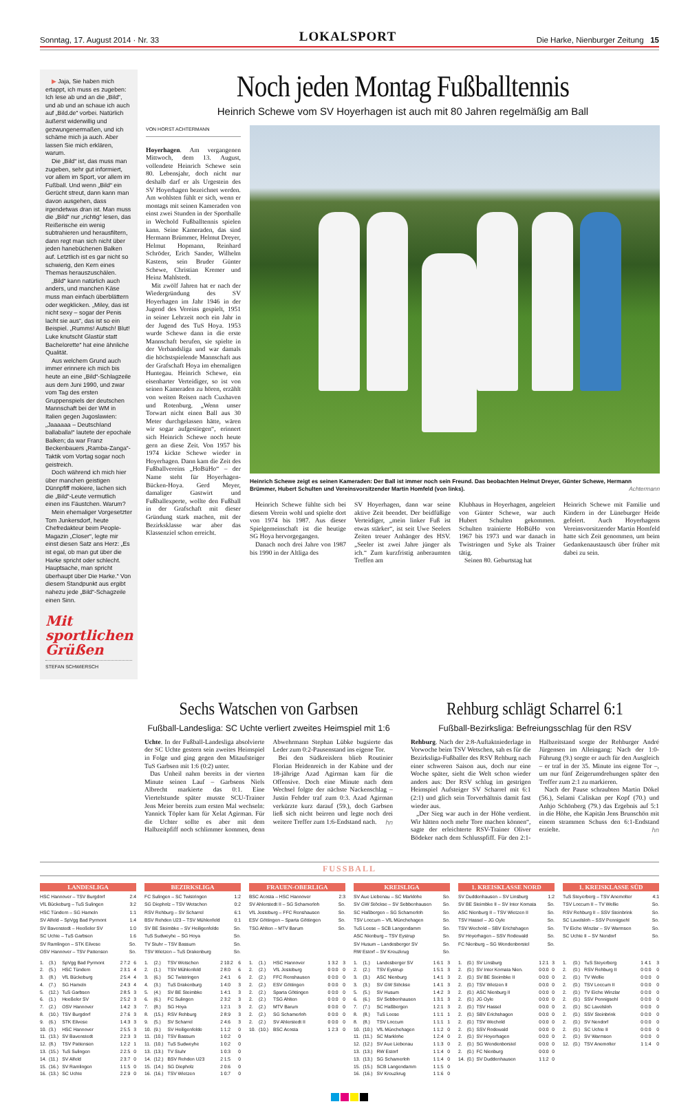Sonntag, 17. August 2014 · Nr. 33 LOKALSPORT Die Harke, Nienburger Zeitung 15
▶ Jaja, Sie haben mich ertappt, ich muss es zugeben: Ich lese ab und an die „Bild“, und ab und an schaue ich auch auf „Bild.de“ vorbei. Natürlich äußerst widerwillig und gezwungenermaßen, und ich schäme mich ja auch. Aber lassen Sie mich erklären, warum.
Die „Bild“ ist, das muss man zugeben, sehr gut informiert, vor allem im Sport, vor allem im Fußball. Und wenn „Bild“ ein Gerücht streut, dann kann man davon ausgehen, dass irgendetwas dran ist. Man muss die „Bild“ nur „richtig“ lesen, das Reißerische ein wenig subtrahieren und herausfiltern, dann regt man sich nicht über jeden hanebüchenen Balken auf. Letztlich ist es gar nicht so schwierig, den Kern eines Themas herauszuschälen.
„Bild“ kann natürlich auch anders, und manchen Käse muss man einfach überblättern oder wegklicken. „Miley, das ist nicht sexy – sogar der Penis lacht sie aus“, das ist so ein Beispiel. „Rumms! Autsch! Blut! Luke knutscht Glastür statt Bachelorette“ hat eine ähnliche Qualität.
Aus welchem Grund auch immer erinnere ich mich bis heute an eine „Bild“-Schlagzeile aus dem Juni 1990, und zwar vom Tag des ersten Gruppenspiels der deutschen Mannschaft bei der WM in Italien gegen Jugoslawien: „Jaaaaaa – Deutschland ballaballa!“ lautete der epochale Balken; da war Franz Beckenbauers „Ramba-Zanga“-Taktik vom Vortag sogar noch geistreich.
Doch während ich mich hier über manchen geistigen Dünnpfiff mokiere, lachen sich die „Bild“-Leute vermutlich einen ins Fäustchen. Warum?
Mein ehemaliger Vorgesetzter Tom Junkersdorf, heute Chefredakteur beim People-Magazin „Closer“, legte mir einst diesen Satz ans Herz: „Es ist egal, ob man gut über die Harke spricht oder schlecht. Hauptsache, man spricht überhaupt über Die Harke.“ Von diesem Standpunkt aus ergibt nahezu jede „Bild“-Schagzeile einen Sinn.
Mit sportlichen Grüßen
STEFAN SCHWIERSCH
Noch jeden Montag Fußballtennis
Heinrich Schewe vom SV Hoyerhagen ist auch mit 80 Jahren regelmäßig am Ball
VON HORST ACHTERMANN
Hoyerhagen. Am vergangenen Mittwoch, dem 13. August, vollendete Heinrich Schewe sein 80. Lebensjahr, doch nicht nur deshalb darf er als Urgestein des SV Hoyerhagen bezeichnet werden. Am wohlsten fühlt er sich, wenn er montags mit seinen Kameraden von einst zwei Stunden in der Sporthalle in Wechold Fußballtennis spielen kann. Seine Kameraden, das sind Hermann Brümmer, Helmut Dreyer, Helmut Hopmann, Reinhard Schröder, Erich Sander, Wilhelm Kastens, sein Bruder Günter Schewe, Christian Kremer und Heinz Mahlstedt.
Mit zwölf Jahren hat er nach der Wiedergründung des SV Hoyerhagen im Jahr 1946 in der Jugend des Vereins gespielt, 1951 in seiner Lehrzeit noch ein Jahr in der Jugend des TuS Hoya. 1953 wurde Schewe dann in die erste Mannschaft berufen, sie spielte in der Verbandsliga und war damals die höchstspielende Mannschaft aus der Grafschaft Hoya im ehemaligen Huntegau. Heinrich Schewe, ein eisenharter Verteidiger, so ist von seinen Kameraden zu hören, erzählt von weiten Reisen nach Cuxhaven und Rotenburg. „Wenn unser Torwart nicht einen Ball aus 30 Meter durchgelassen hätte, wären wir sogar aufgestiegen“, erinnert sich Heinrich Schewe noch heute gern an diese Zeit. Von 1957 bis 1974 kickte Schewe wieder in Hoyerhagen. Dann kam die Zeit des Fußballvereins „HoBüHo“ – der Name steht für Hoyerhagen-Bücken-Hoya. Gerd Meyer, damaliger Gastwirt und Fußballexperte, wollte den Fußball in der Grafschaft mit dieser Gründung stark machen, mit der Bezirksklasse war aber das Klassenziel schon erreicht.
Heinrich Schewe zeigt es seinen Kameraden: Der Ball ist immer noch sein Freund. Das beobachten Helmut Dreyer, Günter Schewe, Hermann Brümmer, Hubert Schulten und Vereinsvorsitzender Martin Homfeld (von links). Achtermann
Heinrich Schewe fühlte sich bei diesem Verein wohl und spielte dort von 1974 bis 1987. Aus dieser Spielgemeinschaft ist die heutige SG Hoya hervorgegangen.
Danach noch drei Jahre von 1987 bis 1990 in der Altliga des
SV Hoyerhagen, dann war seine aktive Zeit beendet. Der beidfüßige Verteidiger, „mein linker Fuß ist etwas stärker“, ist seit Uwe Seelers Zeiten treuer Anhänger des HSV. „Seeler ist zwei Jahre jünger als ich.“ Zum kurzfristig anberaumten Treffen am
Klubhaus in Hoyerhagen, angeleiert von Günter Schewe, war auch Hubert Schulten gekommen. Schulten trainierte HoBüHo von 1967 bis 1973 und war danach in Twistringen und Syke als Trainer tätig.
Seinen 80. Geburtstag hat
Heinrich Schewe mit Familie und Kindern in der Lüneburger Heide gefeiert. Auch Hoyerhagens Vereinsvorsitzender Martin Homfeld hatte sich Zeit genommen, um beim Gedankenaustausch über früher mit dabei zu sein.
Sechs Watschen von Garbsen
Fußball-Landesliga: SC Uchte verliert zweites Heimspiel mit 1:6
Uchte. In der Fußball-Landesliga absolvierte der SC Uchte gestern sein zweites Heimspiel in Folge und ging gegen den Mitaufsteiger TuS Garbsen mit 1:6 (0:2) unter.
Das Unheil nahm bereits in der vierten Minute seinen Lauf – Garbsens Niels Albrecht markierte das 0:1. Eine Viertelstunde später musste SCU-Trainer Jens Meier bereits zum ersten Mal wechseln: Yannick Töpler kam für Xelat Agirman. Für die Uchter sollte es aber mit dem Halbzeitpfiff noch schlimmer kommen, denn Abwehrmann Stephan Lübke bugsierte das Leder zum 0:2-Pausenstand ins eigene Tor.
Bei den Südkreislern blieb Routinier Florian Heidenreich in der Kabine und der 18-jährige Azad Agirman kam für die Offensive. Doch eine Minute nach dem Wechsel folgte der nächste Nackenschlag – Justin Fehder traf zum 0:3. Azad Agirman verkürzte kurz darauf (59.), doch Garbsen ließ sich nicht beirren und legte noch drei weitere Treffer zum 1:6-Endstand nach. hn
Rehburg schlägt Scharrel 6:1
Fußball-Bezirksliga: Befreiungsschlag für den RSV
Rehburg. Nach der 2:8-Auftaktniederlage in Vorwoche beim TSV Wetschen, sah es für die Bezirksliga-Fußballer des RSV Rehburg nach einer schweren Saison aus, doch nur eine Woche später, sieht die Welt schon wieder anders aus: Der RSV schlug im gestrigen Heimspiel Aufsteiger SV Scharrel mit 6:1 (2:1) und glich sein Torverhältnis damit fast wieder aus.
„Der Sieg war auch in der Höhe verdient. Wir hätten noch mehr Tore machen können“, sagte der erleichterte RSV-Trainer Oliver Bödeker nach dem Schlusspfiff. Für den 2:1-Halbzeitstand sorgte der Rehburger André Jürgensen im Alleingang: Nach der 1:0-Führung (9.) sorgte er auch für den Ausgleich – er traf in der 35. Minute ins eigene Tor –, um nur fünf Zeigerumdrehungen später den Treffer zum 2:1 zu markieren.
Nach der Pause schraubten Martin Dökel (56.), Selami Caliskan per Kopf (70.) und Anhjo Schönberg (79.) das Ergebnis auf 5:1 in die Höhe, ehe Kapitän Jens Brunschön mit einem strammen Schuss den 6:1-Endstand erzielte. hn
FUSSBALL
LANDESLIGA
| HSC Hannover – TSV Burgdorf | 2:4 |
| VfL Bückeburg – TuS Sulingen | 3:2 |
| HSC Tündern – SG Hameln | 1:1 |
| SV Alfeld – SpVgg Bad Pyrmont | 1:4 |
| SV Bavenstedt – Heeßeler SV | 1:0 |
| SC Uchte – TuS Garbsen | 1:6 |
| SV Ramlingen – STK Eilvese | So. |
| OSV Hannover – TSV Pattensen | So. |
| 1. | (3.) | SpVgg Bad Pyrmont | 2 | 7:2 | 6 |
| 2. | (5.) | HSC Tündern | 2 | 3:1 | 4 |
| 3. | (8.) | VfL Bückeburg | 2 | 5:4 | 4 |
| 4. | (7.) | SG Hameln | 2 | 4:3 | 4 |
| 5. | (12.) | TuS Garbsen | 2 | 8:5 | 3 |
| 6. | (1.) | Heeßeler SV | 2 | 5:2 | 3 |
| 7. | (2.) | OSV Hannover | 1 | 4:2 | 3 |
| 8. | (10.) | TSV Burgdorf | 2 | 7:6 | 3 |
| 9. | (6.) | STK Eilvese | 1 | 4:3 | 3 |
| 10. | (3.) | HSC Hannover | 2 | 5:5 | 3 |
| 11. | (13.) | SV Bavenstedt | 2 | 2:3 | 3 |
| 12. | (8.) | TSV Pattensen | 1 | 2:2 | 1 |
| 13. | (15.) | TuS Sulingen | 2 | 2:5 | 0 |
| 14. | (11.) | SV Alfeld | 2 | 3:7 | 0 |
| 15. | (16.) | SV Ramlingen | 1 | 1:5 | 0 |
| 16. | (13.) | SC Uchte | 2 | 2:9 | 0 |
BEZIRKSLIGA
| FC Sulingen – SC Twistringen | 1:2 |
| SG Diepholz – TSV Wetschen | 0:2 |
| RSV Rehburg – SV Scharrel | 6:1 |
| BSV Rehden U23 – TSV Mühlenfeld | 0:1 |
| SV BE Steimbke – SV Heiligenfelde | So. |
| TuS Sudweyhe – SG Hoya | So. |
| TV Stuhr – TSV Bassum | So. |
| TSV Wietzen – TuS Drakenburg | So. |
| 1. | (2.) | TSV Wetschen | 2 | 10:2 | 6 |
| 2. | (1.) | TSV Mühlenfeld | 2 | 8:0 | 6 |
| 3. | (6.) | SC Twistringen | 2 | 4:1 | 6 |
| 4. | (3.) | TuS Drakenburg | 1 | 4:0 | 3 |
| 5. | (4.) | SV BE Steimbke | 1 | 4:1 | 3 |
| 6. | (6.) | FC Sulingen | 2 | 3:2 | 3 |
| 7. | (8.) | SG Hoya | 1 | 2:1 | 3 |
| 8. | (15.) | RSV Rehburg | 2 | 8:9 | 3 |
| 9. | (5.) | SV Scharrel | 2 | 4:6 | 3 |
| 10. | (9.) | SV Heiligenfelde | 1 | 1:2 | 0 |
| 11. | (10.) | TSV Bassum | 1 | 0:2 | 0 |
| 11. | (10.) | TuS Sudweyhe | 1 | 0:2 | 0 |
| 13. | (13.) | TV Stuhr | 1 | 0:3 | 0 |
| 14. | (12.) | BSV Rehden U23 | 2 | 1:5 | 0 |
| 15. | (14.) | SG Diepholz | 2 | 0:6 | 0 |
| 16. | (16.) | TSV Wietzen | 1 | 0:7 | 0 |
FRAUEN-OBERLIGA
| BSC Acosta – HSC Hannover | 2:3 |
| SV Ahlerstedt II – SG Schamerloh | So. |
| VfL Jesteburg – FFC Renshausen | So. |
| ESV Göttingen – Sparta Göttingen | So. |
| TSG Ahlten – MTV Barum | So. |
| 1. | (1.) | HSC Hannover | 1 | 3:2 | 3 |
| 2. | (2.) | VfL Jesteburg | 0 | 0:0 | 0 |
| 2. | (2.) | FFC Renshausen | 0 | 0:0 | 0 |
| 2. | (2.) | ESV Göttingen | 0 | 0:0 | 0 |
| 2. | (2.) | Sparta Göttingen | 0 | 0:0 | 0 |
| 2. | (2.) | TSG Ahlten | 0 | 0:0 | 0 |
| 2. | (2.) | MTV Barum | 0 | 0:0 | 0 |
| 2. | (2.) | SG Schamerloh | 0 | 0:0 | 0 |
| 2. | (2.) | SV Ahlerstedt II | 0 | 0:0 | 0 |
| 10. | (10.) | BSC Acosta | 1 | 2:3 | 0 |
KREISLIGA
| SV Aue Liebenau – SC Marklohe | So. |
| SV GW Stöckse – SV Sebbenhausen | So. |
| SC Haßbergen – SG Schamerloh | So. |
| TSV Loccum – VfL Münchehagen | So. |
| TuS Leese – SCB Langendamm | So. |
| ASC Nienburg – TSV Eystrup | So. |
| SV Husum – Landesberger SV | So. |
| RW Estorf – SV Kreuzkrug | So. |
| 1. | (1.) | Landesberger SV | 1 | 6:1 | 3 |
| 2. | (2.) | TSV Eystrup | 1 | 5:1 | 3 |
| 3. | (3.) | ASC Nienburg | 1 | 4:1 | 3 |
| 3. | (3.) | SV GW Stöckse | 1 | 4:1 | 3 |
| 5. | (5.) | SV Husum | 1 | 4:2 | 3 |
| 6. | (6.) | SV Sebbenhausen | 1 | 3:1 | 3 |
| 7. | (7.) | SC Haßbergen | 1 | 2:1 | 3 |
| 8. | (8.) | TuS Leese | 1 | 1:1 | 1 |
| 8. | (8.) | TSV Loccum | 1 | 1:1 | 1 |
| 10. | (10.) | VfL Münchehagen | 1 | 1:2 | 0 |
| 11. | (11.) | SC Marklohe | 1 | 2:4 | 0 |
| 12. | (12.) | SV Aue Liebenau | 1 | 1:3 | 0 |
| 13. | (13.) | RW Estorf | 1 | 1:4 | 0 |
| 13. | (13.) | SG Schamerloh | 1 | 1:4 | 0 |
| 15. | (15.) | SCB Langendamm | 1 | 1:5 | 0 |
| 16. | (16.) | SV Kreuzkrug | 1 | 1:6 | 0 |
1. KREISKLASSE NORD
| SV Duddenhausen – SV Linsburg | 1:2 |
| SV BE Steimbke II – SV Inter Komata | So. |
| ASC Nienburg II – TSV Wietzen II | So. |
| TSV Hassel – JG Oyle | So. |
| TSV Wechold – SBV Erichshagen | So. |
| SV Hoyerhagen – SSV Rodewald | So. |
| FC Nienburg – SG Wendenborstel | So. |
| 1. | (0.) | SV Linsburg | 1 | 2:1 | 3 |
| 2. | (0.) | SV Inter Komata Nien. | 0 | 0:0 | 0 |
| 2. | (0.) | SV BE Steimbke II | 0 | 0:0 | 0 |
| 2. | (0.) | TSV Wietzen II | 0 | 0:0 | 0 |
| 2. | (0.) | ASC Nienburg II | 0 | 0:0 | 0 |
| 2. | (0.) | JG Oyle | 0 | 0:0 | 0 |
| 2. | (0.) | TSV Hassel | 0 | 0:0 | 0 |
| 2. | (0.) | SBV Erichshagen | 0 | 0:0 | 0 |
| 2. | (0.) | TSV Wechold | 0 | 0:0 | 0 |
| 2. | (0.) | SSV Rodewald | 0 | 0:0 | 0 |
| 2. | (0.) | SV Hoyerhagen | 0 | 0:0 | 0 |
| 2. | (0.) | SG Wendenborstel | 0 | 0:0 | 0 |
| 2. | (0.) | FC Nienburg | 0 | 0:0 | 0 |
| 14. | (0.) | SV Duddenhausen | 1 | 1:2 | 0 |
1. KREISKLASSE SÜD
| TuS Steyerberg – TSV Anemolter | 4:1 |
| TSV Loccum II – TV Wellie | So. |
| RSV Rehburg II – SSV Steinbrink | So. |
| SC Lavelsloh – SSV Pennigsehl | So. |
| TV Eiche Winzlar – SV Warmsen | So. |
| SC Uchte II – SV Nendorf | So. |
| 1. | (0.) | TuS Steyerberg | 1 | 4:1 | 3 |
| 2. | (0.) | RSV Rehburg II | 0 | 0:0 | 0 |
| 2. | (0.) | TV Wellie | 0 | 0:0 | 0 |
| 2. | (0.) | TSV Loccum II | 0 | 0:0 | 0 |
| 2. | (0.) | TV Eiche Winzlar | 0 | 0:0 | 0 |
| 2. | (0.) | SSV Pennigsehl | 0 | 0:0 | 0 |
| 2. | (0.) | SC Lavelsloh | 0 | 0:0 | 0 |
| 2. | (0.) | SSV Steinbrink | 0 | 0:0 | 0 |
| 2. | (0.) | SV Nendorf | 0 | 0:0 | 0 |
| 2. | (0.) | SC Uchte II | 0 | 0:0 | 0 |
| 2. | (0.) | SV Warmsen | 0 | 0:0 | 0 |
| 12. | (0.) | TSV Anemolter | 1 | 1:4 | 0 |